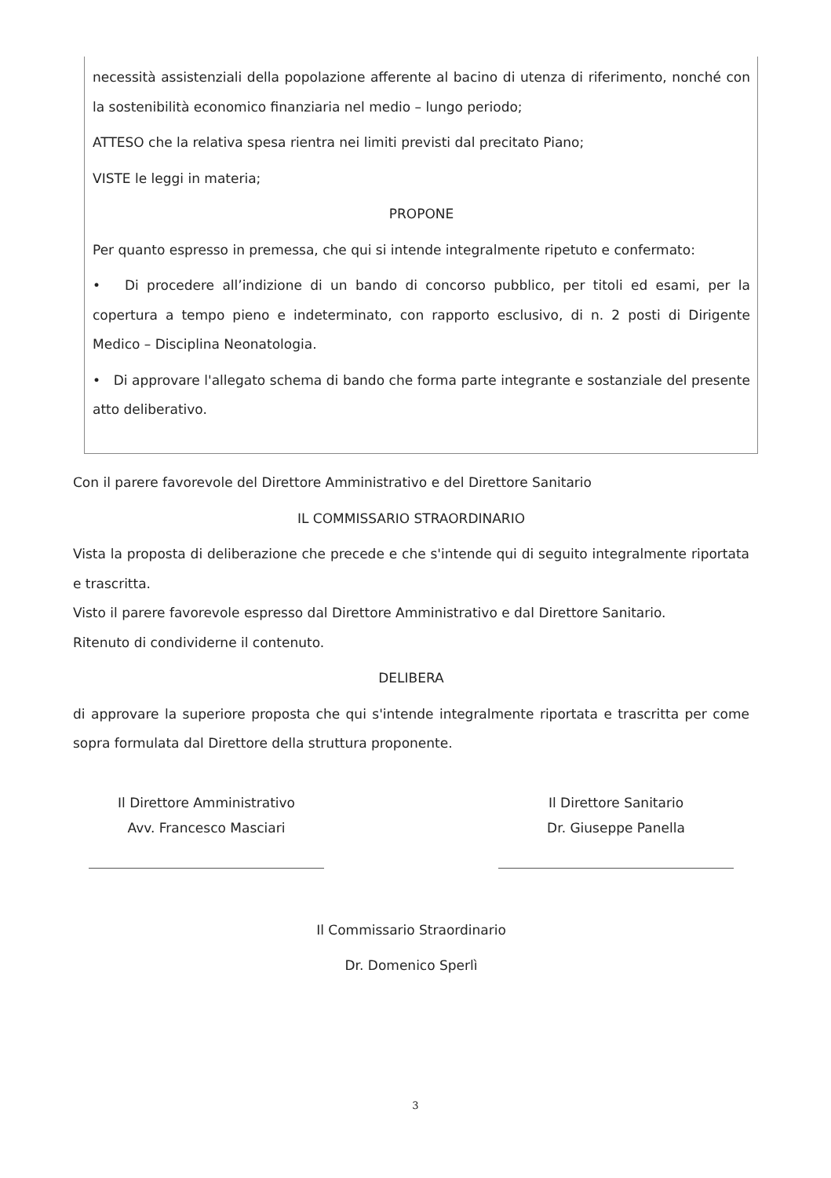necessità assistenziali della popolazione afferente al bacino di utenza di riferimento, nonché con la sostenibilità economico finanziaria nel medio – lungo periodo;
ATTESO che la relativa spesa rientra nei limiti previsti dal precitato Piano;
VISTE le leggi in materia;
PROPONE
Per quanto espresso in premessa, che qui si intende integralmente ripetuto e confermato:
• Di procedere all’indizione di un bando di concorso pubblico, per titoli ed esami, per la copertura a tempo pieno e indeterminato, con rapporto esclusivo, di n. 2 posti di Dirigente Medico – Disciplina Neonatologia.
• Di approvare l'allegato schema di bando che forma parte integrante e sostanziale del presente atto deliberativo.
Con il parere favorevole del Direttore Amministrativo e del Direttore Sanitario
IL COMMISSARIO STRAORDINARIO
Vista la proposta di deliberazione che precede e che s'intende qui di seguito integralmente riportata e trascritta.
Visto il parere favorevole espresso dal Direttore Amministrativo e dal Direttore Sanitario.
Ritenuto di condividerne il contenuto.
DELIBERA
di approvare la superiore proposta che qui s'intende integralmente riportata e trascritta per come sopra formulata dal Direttore della struttura proponente.
Il Direttore Amministrativo
Avv. Francesco Masciari
Il Direttore Sanitario
Dr. Giuseppe Panella
Il Commissario Straordinario
Dr. Domenico Sperlì
3